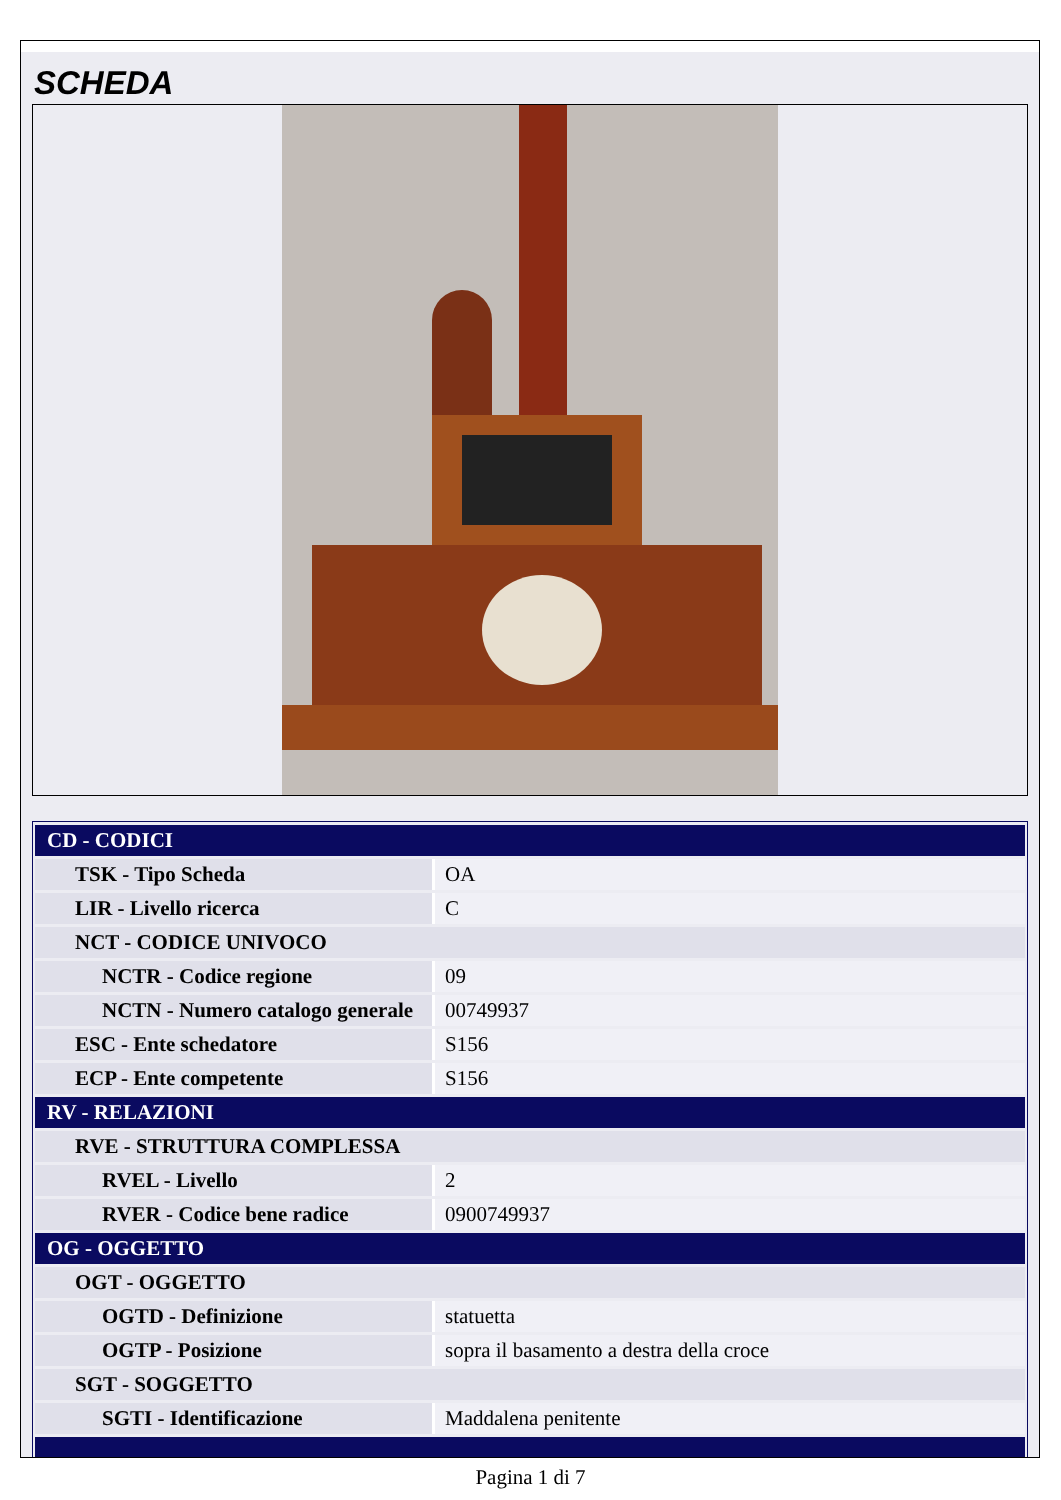SCHEDA
| CD - CODICI | |
| TSK - Tipo Scheda | OA |
| LIR - Livello ricerca | C |
| NCT - CODICE UNIVOCO | |
| NCTR - Codice regione | 09 |
| NCTN - Numero catalogo generale | 00749937 |
| ESC - Ente schedatore | S156 |
| ECP - Ente competente | S156 |
| RV - RELAZIONI | |
| RVE - STRUTTURA COMPLESSA | |
| RVEL - Livello | 2 |
| RVER - Codice bene radice | 0900749937 |
| OG - OGGETTO | |
| OGT - OGGETTO | |
| OGTD - Definizione | statuetta |
| OGTP - Posizione | sopra il basamento a destra della croce |
| SGT - SOGGETTO | |
| SGTI - Identificazione | Maddalena penitente |
Pagina 1 di 7